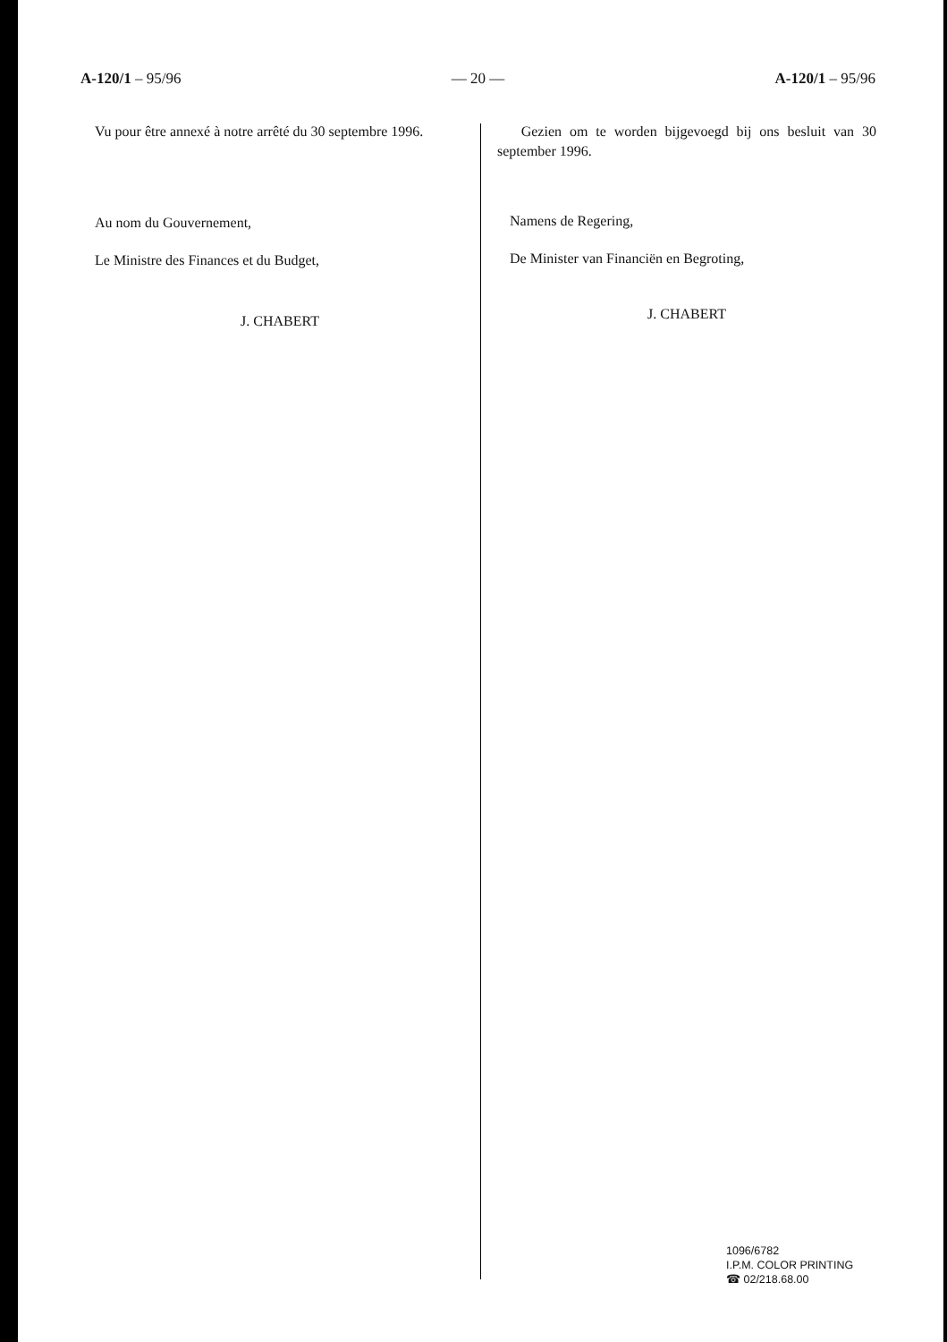A-120/1 – 95/96 — 20 — A-120/1 – 95/96
Vu pour être annexé à notre arrêté du 30 septembre 1996.
Au nom du Gouvernement,
Le Ministre des Finances et du Budget,
J. CHABERT
Gezien om te worden bijgevoegd bij ons besluit van 30 september 1996.
Namens de Regering,
De Minister van Financiën en Begroting,
J. CHABERT
1096/6782
I.P.M. COLOR PRINTING
☎ 02/218.68.00